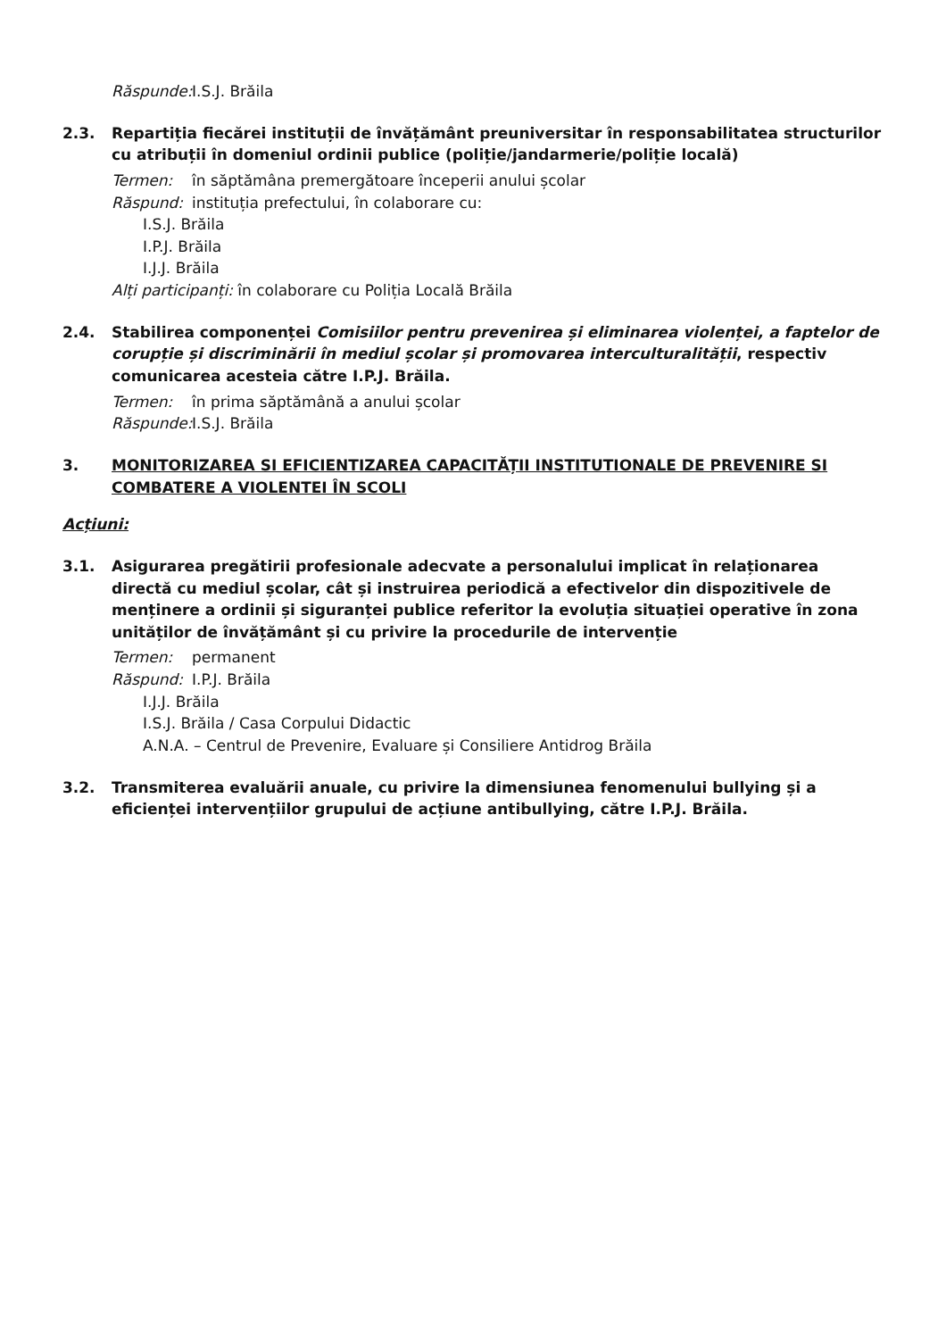Răspunde: I.S.J. Brăila
2.3. Repartiția fiecărei instituții de învățământ preuniversitar în responsabilitatea structurilor cu atribuții în domeniul ordinii publice (poliție/jandarmerie/poliție locală)
Termen: în săptămâna premergătoare începerii anului școlar
Răspund: instituția prefectului, în colaborare cu:
I.S.J. Brăila
I.P.J. Brăila
I.J.J. Brăila
Alți participanți: în colaborare cu Poliția Locală Brăila
2.4. Stabilirea componenței Comisiilor pentru prevenirea și eliminarea violenței, a faptelor de corupție și discriminării în mediul școlar și promovarea interculturalității, respectiv comunicarea acesteia către I.P.J. Brăila.
Termen: în prima săptămână a anului școlar
Răspunde: I.S.J. Brăila
3. MONITORIZAREA SI EFICIENTIZAREA CAPACITĂȚII INSTITUTIONALE DE PREVENIRE SI COMBATERE A VIOLENTEI ÎN SCOLI
Acțiuni:
3.1. Asigurarea pregătirii profesionale adecvate a personalului implicat în relaționarea directă cu mediul școlar, cât și instruirea periodică a efectivelor din dispozitivele de menținere a ordinii și siguranței publice referitor la evoluția situației operative în zona unităților de învățământ și cu privire la procedurile de intervenție
Termen: permanent
Răspund: I.P.J. Brăila
I.J.J. Brăila
I.S.J. Brăila / Casa Corpului Didactic
A.N.A. – Centrul de Prevenire, Evaluare și Consiliere Antidrog Brăila
3.2. Transmiterea evaluării anuale, cu privire la dimensiunea fenomenului bullying și a eficienței intervențiilor grupului de acțiune antibullying, către I.P.J. Brăila.